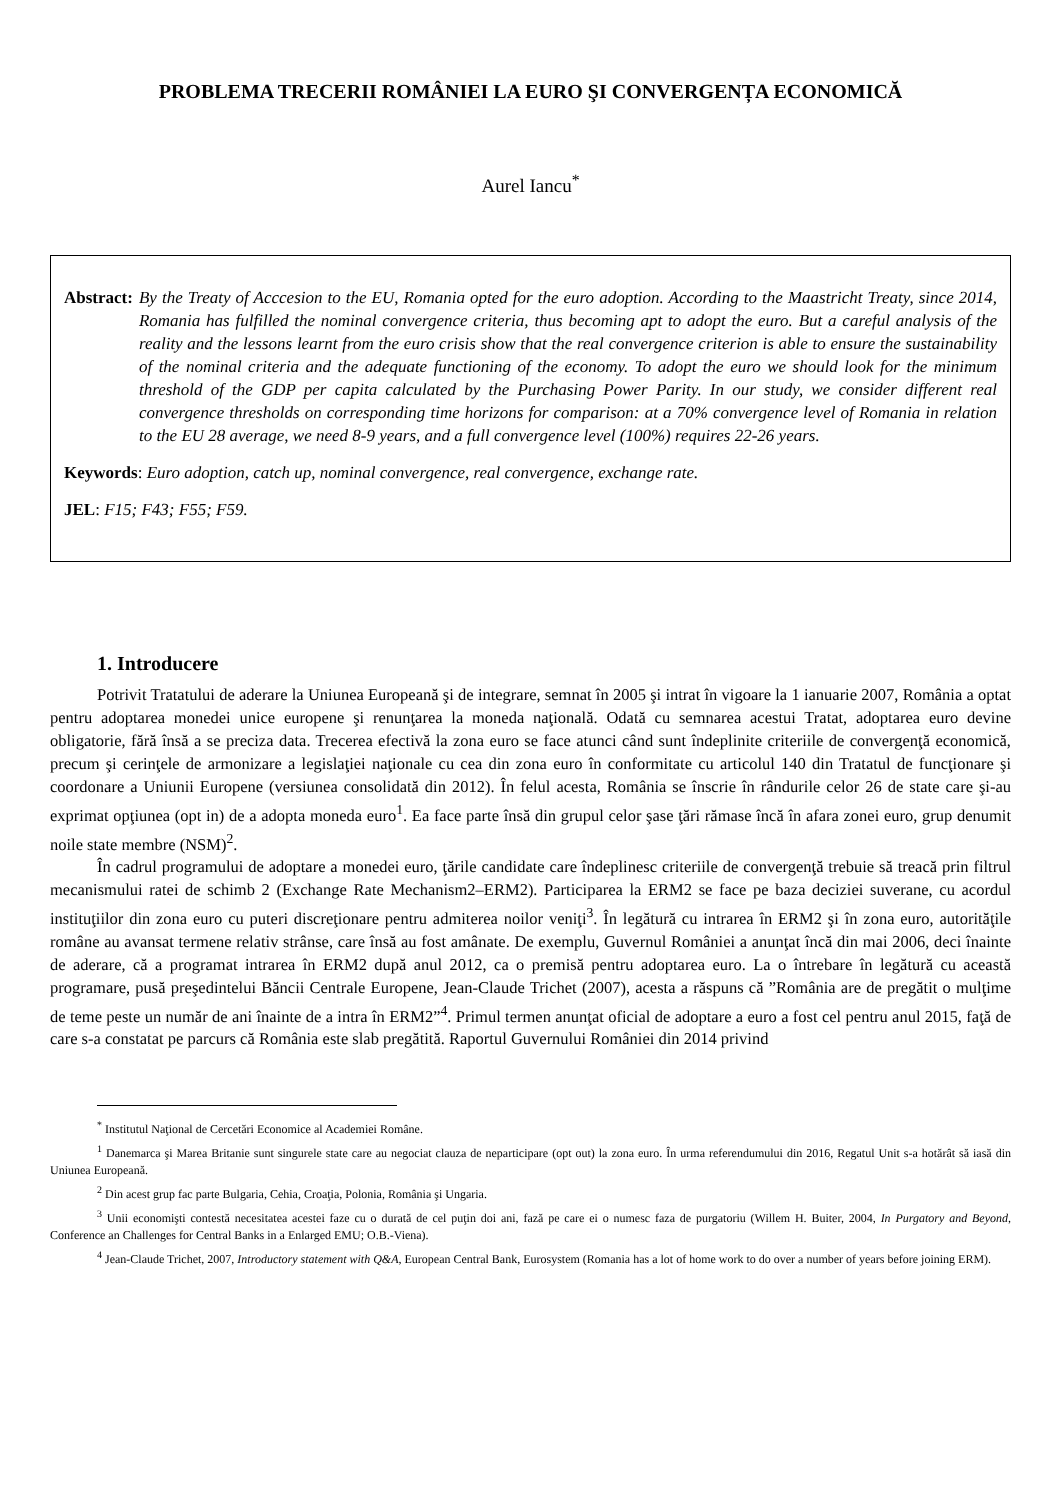PROBLEMA TRECERII ROMÂNIEI LA EURO ŞI CONVERGENȚA ECONOMICĂ
Aurel Iancu<sup>*</sup>
Abstract: By the Treaty of Acccesion to the EU, Romania opted for the euro adoption. According to the Maastricht Treaty, since 2014, Romania has fulfilled the nominal convergence criteria, thus becoming apt to adopt the euro. But a careful analysis of the reality and the lessons learnt from the euro crisis show that the real convergence criterion is able to ensure the sustainability of the nominal criteria and the adequate functioning of the economy. To adopt the euro we should look for the minimum threshold of the GDP per capita calculated by the Purchasing Power Parity. In our study, we consider different real convergence thresholds on corresponding time horizons for comparison: at a 70% convergence level of Romania in relation to the EU 28 average, we need 8-9 years, and a full convergence level (100%) requires 22-26 years.
Keywords: Euro adoption, catch up, nominal convergence, real convergence, exchange rate.
JEL: F15; F43; F55; F59.
1. Introducere
Potrivit Tratatului de aderare la Uniunea Europeană şi de integrare, semnat în 2005 şi intrat în vigoare la 1 ianuarie 2007, România a optat pentru adoptarea monedei unice europene şi renunţarea la moneda naţională. Odată cu semnarea acestui Tratat, adoptarea euro devine obligatorie, fără însă a se preciza data. Trecerea efectivă la zona euro se face atunci când sunt îndeplinite criteriile de convergenţă economică, precum şi cerinţele de armonizare a legislaţiei naţionale cu cea din zona euro în conformitate cu articolul 140 din Tratatul de funcţionare şi coordonare a Uniunii Europene (versiunea consolidată din 2012). În felul acesta, România se înscrie în rândurile celor 26 de state care şi-au exprimat opţiunea (opt in) de a adopta moneda euro<sup>1</sup>. Ea face parte însă din grupul celor şase ţări rămase încă în afara zonei euro, grup denumit noile state membre (NSM)<sup>2</sup>.
În cadrul programului de adoptare a monedei euro, ţările candidate care îndeplinesc criteriile de convergenţă trebuie să treacă prin filtrul mecanismului ratei de schimb 2 (Exchange Rate Mechanism2–ERM2). Participarea la ERM2 se face pe baza deciziei suverane, cu acordul instituţiilor din zona euro cu puteri discreţionare pentru admiterea noilor veniţi<sup>3</sup>. În legătură cu intrarea în ERM2 şi în zona euro, autorităţile române au avansat termene relativ strânse, care însă au fost amânate. De exemplu, Guvernul României a anunţat încă din mai 2006, deci înainte de aderare, că a programat intrarea în ERM2 după anul 2012, ca o premisă pentru adoptarea euro. La o întrebare în legătură cu această programare, pusă preşedintelui Băncii Centrale Europene, Jean-Claude Trichet (2007), acesta a răspuns că ”România are de pregătit o mulţime de teme peste un număr de ani înainte de a intra în ERM2”<sup>4</sup>. Primul termen anunţat oficial de adoptare a euro a fost cel pentru anul 2015, faţă de care s-a constatat pe parcurs că România este slab pregătită. Raportul Guvernului României din 2014 privind
<sup>*</sup> Institutul Naţional de Cercetări Economice al Academiei Române.
<sup>1</sup> Danemarca şi Marea Britanie sunt singurele state care au negociat clauza de neparticipare (opt out) la zona euro. În urma referendumului din 2016, Regatul Unit s-a hotărât să iasă din Uniunea Europeană.
<sup>2</sup> Din acest grup fac parte Bulgaria, Cehia, Croaţia, Polonia, România şi Ungaria.
<sup>3</sup> Unii economişti contestă necesitatea acestei faze cu o durată de cel puţin doi ani, fază pe care ei o numesc faza de purgatoriu (Willem H. Buiter, 2004, In Purgatory and Beyond, Conference an Challenges for Central Banks in a Enlarged EMU; O.B.-Viena).
<sup>4</sup> Jean-Claude Trichet, 2007, Introductory statement with Q&A, European Central Bank, Eurosystem (Romania has a lot of home work to do over a number of years before joining ERM).